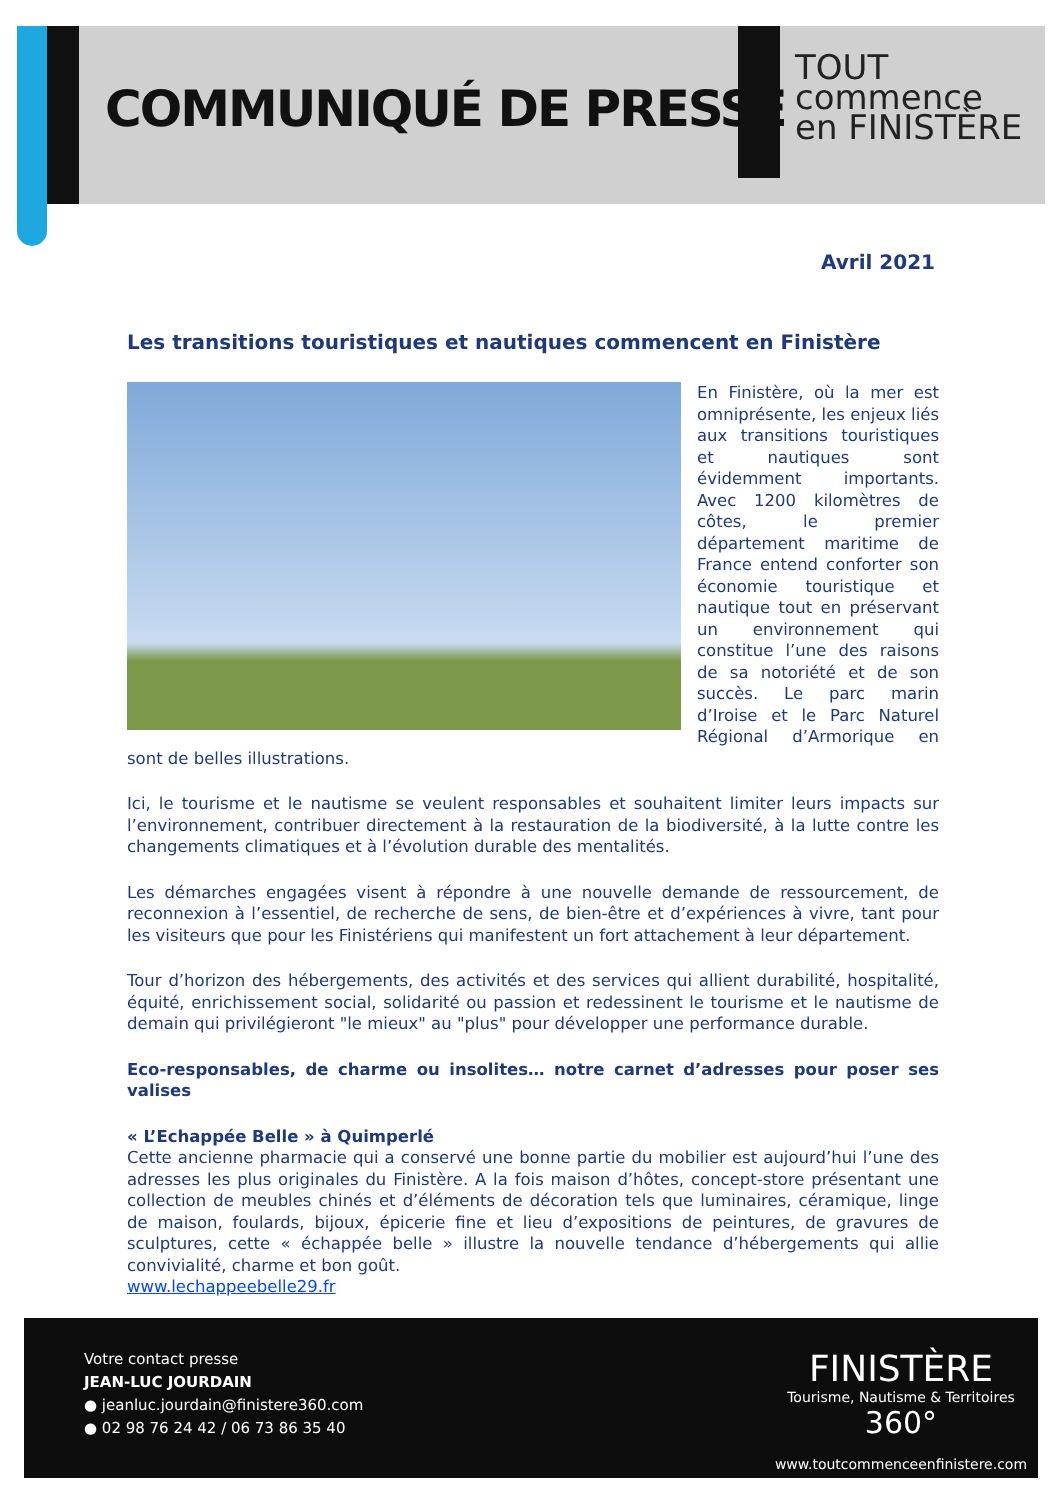COMMUNIQUÉ DE PRESSE
TOUT
commence
en FINISTÈRE
Avril 2021
Les transitions touristiques et nautiques commencent en Finistère
En Finistère, où la mer est omniprésente, les enjeux liés aux transitions touristiques et nautiques sont évidemment importants. Avec 1200 kilomètres de côtes, le premier département maritime de France entend conforter son économie touristique et nautique tout en préservant un environnement qui constitue l’une des raisons de sa notoriété et de son succès. Le parc marin d’Iroise et le Parc Naturel Régional d’Armorique en sont de belles illustrations.
Ici, le tourisme et le nautisme se veulent responsables et souhaitent limiter leurs impacts sur l’environnement, contribuer directement à la restauration de la biodiversité, à la lutte contre les changements climatiques et à l’évolution durable des mentalités.
Les démarches engagées visent à répondre à une nouvelle demande de ressourcement, de reconnexion à l’essentiel, de recherche de sens, de bien-être et d’expériences à vivre, tant pour les visiteurs que pour les Finistériens qui manifestent un fort attachement à leur département.
Tour d’horizon des hébergements, des activités et des services qui allient durabilité, hospitalité, équité, enrichissement social, solidarité ou passion et redessinent le tourisme et le nautisme de demain qui privilégieront "le mieux" au "plus" pour développer une performance durable.
Eco-responsables, de charme ou insolites… notre carnet d’adresses pour poser ses valises
« L’Echappée Belle » à Quimperlé
Cette ancienne pharmacie qui a conservé une bonne partie du mobilier est aujourd’hui l’une des adresses les plus originales du Finistère. A la fois maison d’hôtes, concept-store présentant une collection de meubles chinés et d’éléments de décoration tels que luminaires, céramique, linge de maison, foulards, bijoux, épicerie fine et lieu d’expositions de peintures, de gravures de sculptures, cette « échappée belle » illustre la nouvelle tendance d’hébergements qui allie convivialité, charme et bon goût.
www.lechappeebelle29.fr
Votre contact presse
JEAN-LUC JOURDAIN
● jeanluc.jourdain@finistere360.com
● 02 98 76 24 42 / 06 73 86 35 40
FINISTÈRE
Tourisme, Nautisme & Territoires 360°
www.toutcommenceenfinistere.com